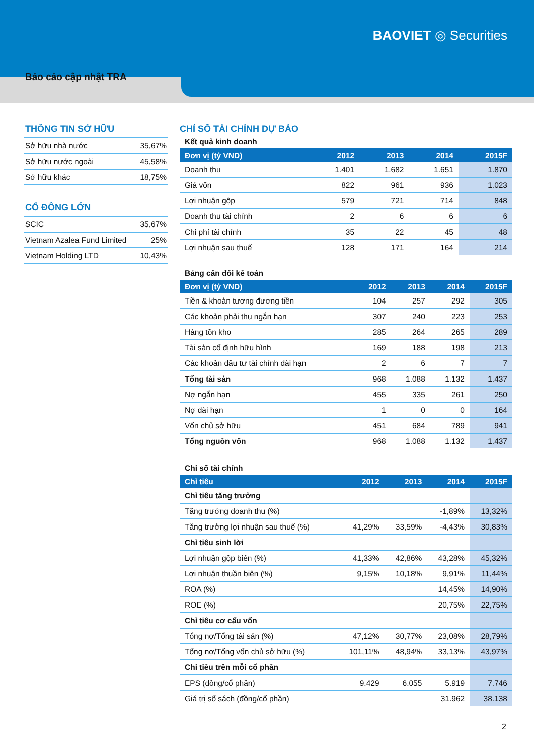BAOVIET ◎ Securities
Báo cáo cập nhật TRA
THÔNG TIN SỞ HỮU
| Sở hữu nhà nước | 35,67% |
| Sở hữu nước ngoài | 45,58% |
| Sở hữu khác | 18,75% |
CỔ ĐÔNG LỚN
| SCIC | 35,67% |
| Vietnam Azalea Fund Limited | 25% |
| Vietnam Holding LTD | 10,43% |
CHỈ SỐ TÀI CHÍNH DỰ BÁO
Kết quả kinh doanh
| Đơn vị (tỷ VND) | 2012 | 2013 | 2014 | 2015F |
| --- | --- | --- | --- | --- |
| Doanh thu | 1.401 | 1.682 | 1.651 | 1.870 |
| Giá vốn | 822 | 961 | 936 | 1.023 |
| Lợi nhuận gộp | 579 | 721 | 714 | 848 |
| Doanh thu tài chính | 2 | 6 | 6 | 6 |
| Chi phí tài chính | 35 | 22 | 45 | 48 |
| Lợi nhuận sau thuế | 128 | 171 | 164 | 214 |
Bảng cân đối kế toán
| Đơn vị (tỷ VND) | 2012 | 2013 | 2014 | 2015F |
| --- | --- | --- | --- | --- |
| Tiền & khoản tương đương tiền | 104 | 257 | 292 | 305 |
| Các khoản phải thu ngắn hạn | 307 | 240 | 223 | 253 |
| Hàng tồn kho | 285 | 264 | 265 | 289 |
| Tài sản cố định hữu hình | 169 | 188 | 198 | 213 |
| Các khoản đầu tư tài chính dài hạn | 2 | 6 | 7 | 7 |
| Tổng tài sản | 968 | 1.088 | 1.132 | 1.437 |
| Nợ ngắn hạn | 455 | 335 | 261 | 250 |
| Nợ dài hạn | 1 | 0 | 0 | 164 |
| Vốn chủ sở hữu | 451 | 684 | 789 | 941 |
| Tổng nguồn vốn | 968 | 1.088 | 1.132 | 1.437 |
Chỉ số tài chính
| Chỉ tiêu | 2012 | 2013 | 2014 | 2015F |
| --- | --- | --- | --- | --- |
| Chỉ tiêu tăng trưởng | | | | |
| Tăng trưởng doanh thu (%) | | | -1,89% | 13,32% |
| Tăng trưởng lợi nhuận sau thuế (%) | 41,29% | 33,59% | -4,43% | 30,83% |
| Chỉ tiêu sinh lời | | | | |
| Lợi nhuận gộp biên (%) | 41,33% | 42,86% | 43,28% | 45,32% |
| Lợi nhuận thuần biên (%) | 9,15% | 10,18% | 9,91% | 11,44% |
| ROA (%) | | | 14,45% | 14,90% |
| ROE (%) | | | 20,75% | 22,75% |
| Chỉ tiêu cơ cấu vốn | | | | |
| Tổng nợ/Tổng tài sản (%) | 47,12% | 30,77% | 23,08% | 28,79% |
| Tổng nợ/Tổng vốn chủ sở hữu (%) | 101,11% | 48,94% | 33,13% | 43,97% |
| Chỉ tiêu trên mỗi cổ phần | | | | |
| EPS (đồng/cổ phần) | 9.429 | 6.055 | 5.919 | 7.746 |
| Giá trị sổ sách (đồng/cổ phần) | | | 31.962 | 38.138 |
2